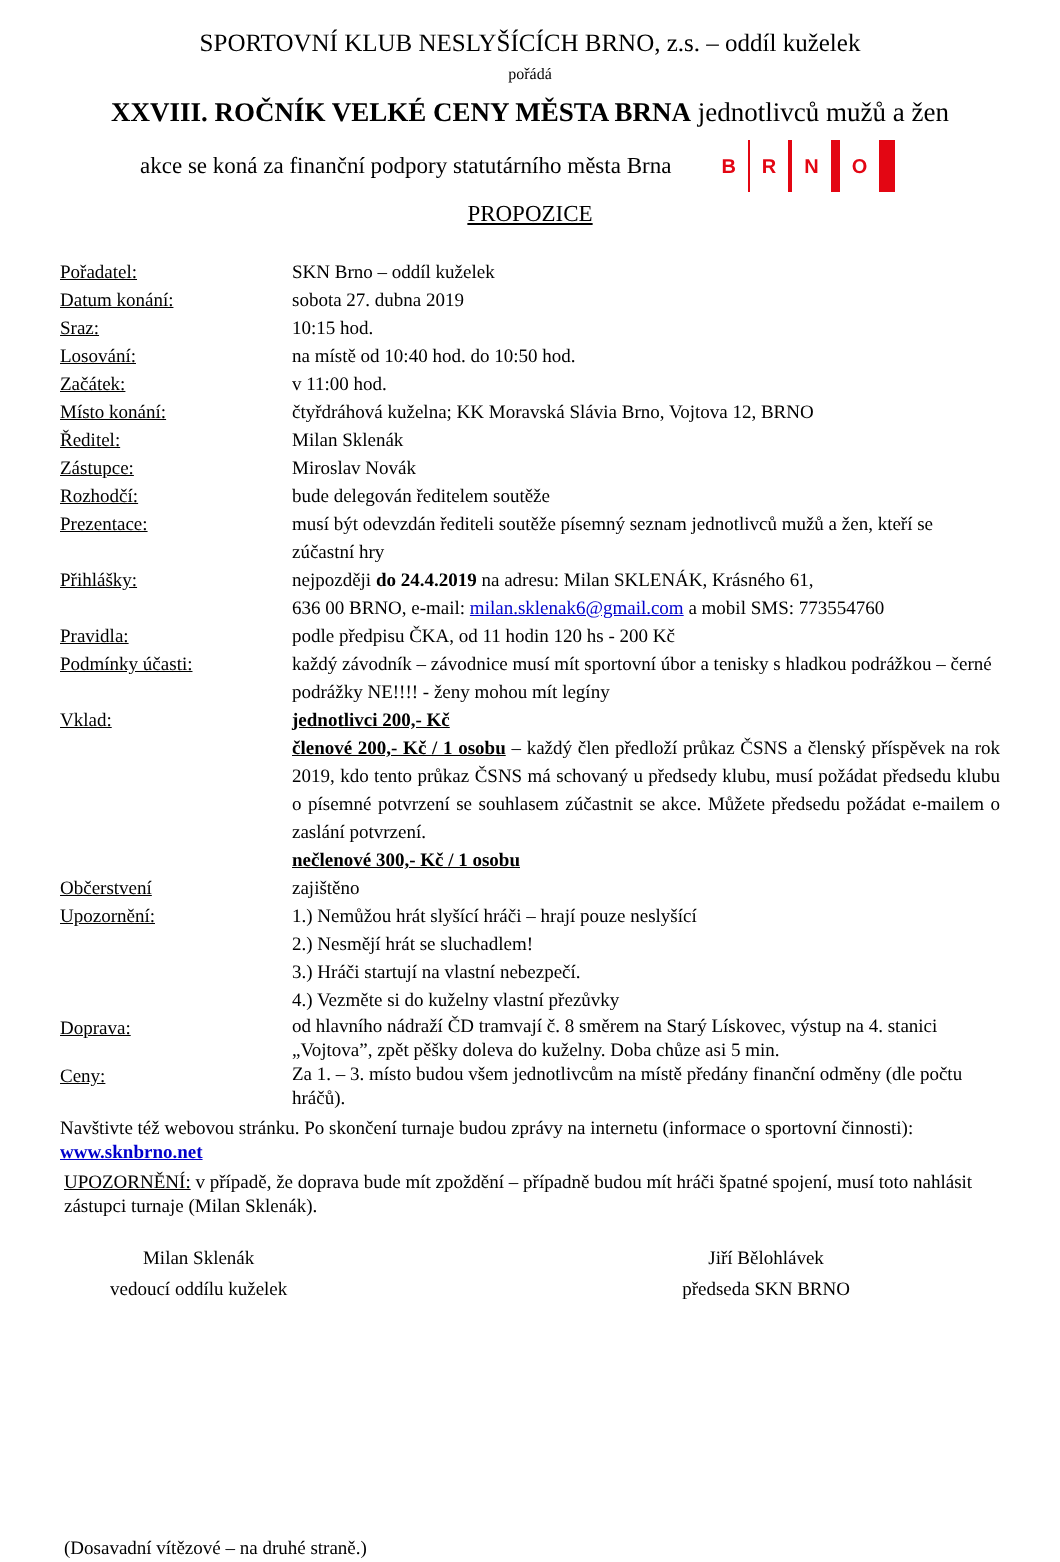SPORTOVNÍ KLUB NESLYŠÍCÍCH BRNO, z.s. – oddíl kuželek
pořádá
XXVIII. ROČNÍK VELKÉ CENY MĚSTA BRNA jednotlivců mužů a žen
akce se koná za finanční podpory statutárního města Brna B R N O
PROPOZICE
Pořadatel: SKN Brno – oddíl kuželek
Datum konání: sobota 27. dubna 2019
Sraz: 10:15 hod.
Losování: na místě od 10:40 hod. do 10:50 hod.
Začátek: v 11:00 hod.
Místo konání: čtyřdráhová kuželna; KK Moravská Slávia Brno, Vojtova 12, BRNO
Ředitel: Milan Sklenák
Zástupce: Miroslav Novák
Rozhodčí: bude delegován ředitelem soutěže
Prezentace: musí být odevzdán řediteli soutěže písemný seznam jednotlivců mužů a žen, kteří se zúčastní hry
Přihlášky: nejpozději do 24.4.2019 na adresu: Milan SKLENÁK, Krásného 61,
636 00 BRNO, e-mail: milan.sklenak6@gmail.com a mobil SMS: 773554760
Pravidla: podle předpisu ČKA, od 11 hodin 120 hs - 200 Kč
Podmínky účasti: každý závodník – závodnice musí mít sportovní úbor a tenisky s hladkou podrážkou – černé podrážky NE!!!! - ženy mohou mít legíny
Vklad: jednotlivci 200,- Kč
členové 200,- Kč / 1 osobu – každý člen předloží průkaz ČSNS a členský příspěvek na rok 2019, kdo tento průkaz ČSNS má schovaný u předsedy klubu, musí požádat předsedu klubu o písemné potvrzení se souhlasem zúčastnit se akce. Můžete předsedu požádat e-mailem o zaslání potvrzení.
nečlenové 300,- Kč / 1 osobu
Občerstvení zajištěno
Upozornění: 1.) Nemůžou hrát slyšící hráči – hrají pouze neslyšící
2.) Nesmějí hrát se sluchadlem!
3.) Hráči startují na vlastní nebezpečí.
4.) Vezměte si do kuželny vlastní přezůvky
Doprava: od hlavního nádraží ČD tramvají č. 8 směrem na Starý Lískovec, výstup na 4. stanici „Vojtova”, zpět pěšky doleva do kuželny. Doba chůze asi 5 min.
Ceny: Za 1. – 3. místo budou všem jednotlivcům na místě předány finanční odměny (dle počtu hráčů).
Navštivte též webovou stránku. Po skončení turnaje budou zprávy na internetu (informace o sportovní činnosti): www.sknbrno.net
UPOZORNĚNÍ: v případě, že doprava bude mít zpoždění – případně budou mít hráči špatné spojení, musí toto nahlásit zástupci turnaje (Milan Sklenák).
Milan Sklenák
vedoucí oddílu kuželek
Jiří Bělohlávek
předseda SKN BRNO
(Dosavadní vítězové – na druhé straně.)